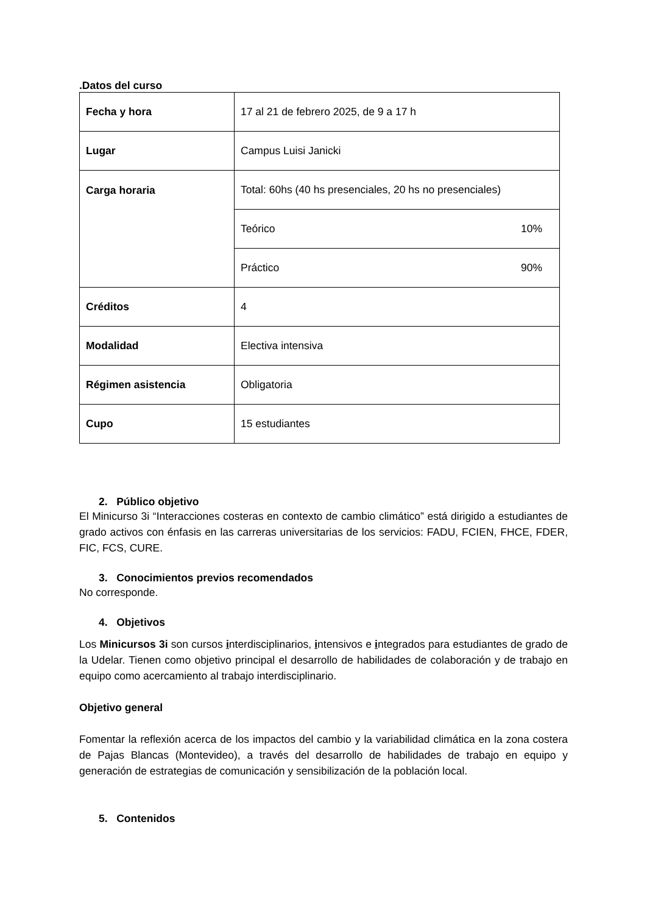.Datos del curso
| Fecha y hora | 17 al 21 de febrero 2025, de 9 a 17 h |
| Lugar | Campus Luisi Janicki |
| Carga horaria | Total: 60hs (40 hs presenciales, 20 hs no presenciales) |
| | Teórico 10% |
| | Práctico 90% |
| Créditos | 4 |
| Modalidad | Electiva intensiva |
| Régimen asistencia | Obligatoria |
| Cupo | 15 estudiantes |
2. Público objetivo
El Minicurso 3i “Interacciones costeras en contexto de cambio climático” está dirigido a estudiantes de grado activos con énfasis en las carreras universitarias de los servicios: FADU, FCIEN, FHCE, FDER, FIC, FCS, CURE.
3. Conocimientos previos recomendados
No corresponde.
4. Objetivos
Los Minicursos 3i son cursos interdisciplinarios, intensivos e integrados para estudiantes de grado de la Udelar. Tienen como objetivo principal el desarrollo de habilidades de colaboración y de trabajo en equipo como acercamiento al trabajo interdisciplinario.
Objetivo general
Fomentar la reflexión acerca de los impactos del cambio y la variabilidad climática en la zona costera de Pajas Blancas (Montevideo), a través del desarrollo de habilidades de trabajo en equipo y generación de estrategias de comunicación y sensibilización de la población local.
5. Contenidos